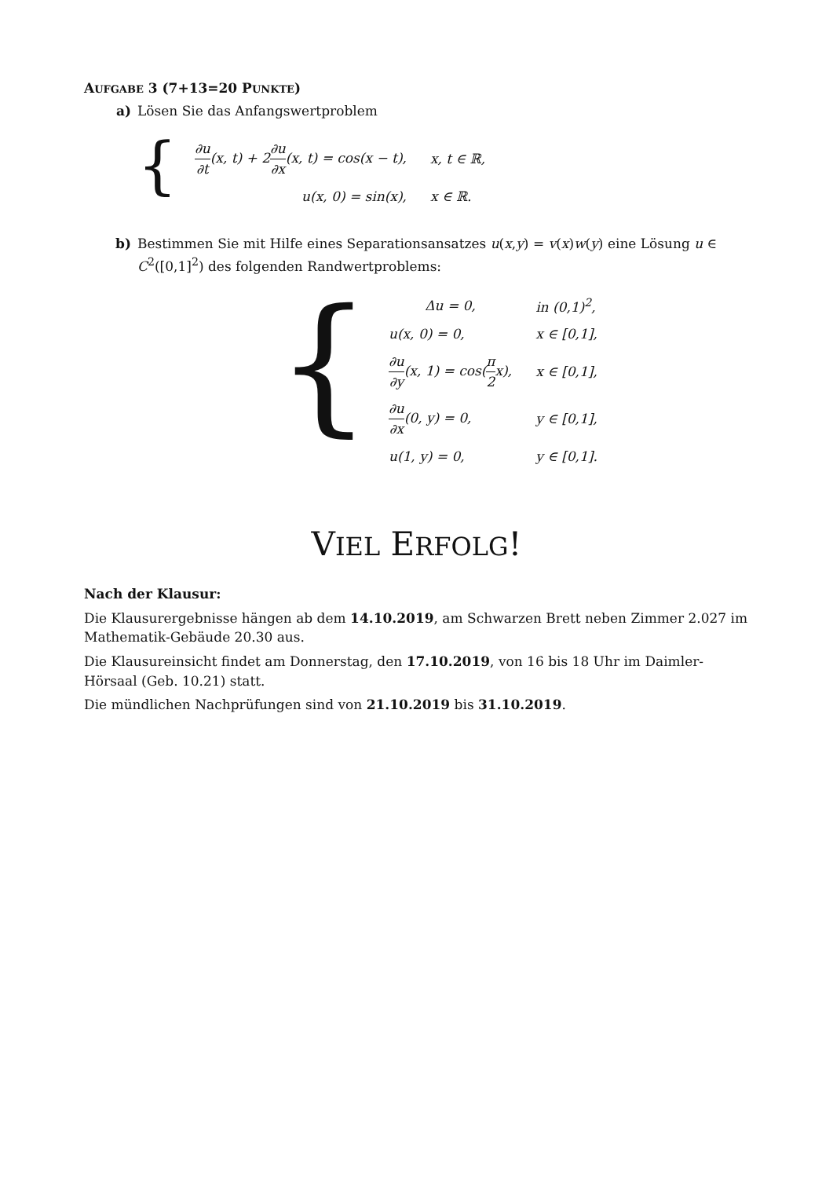AUFGABE 3 (7+13=20 PUNKTE)
a)
Lösen Sie das Anfangswertproblem
{
| ∂u ∂t (x, t) + 2 ∂u ∂x (x, t) = cos(x − t), | x, t ∈ ℝ, |
| u(x, 0) = sin(x), | x ∈ ℝ. |
b)
Bestimmen Sie mit Hilfe eines Separationsansatzes u(x,y) = v(x)w(y) eine Lösung u ∈ C<sup>2</sup>([0,1]<sup>2</sup>) des folgenden Randwertproblems:
{
| Δu = 0, | in (0,1)<sup>2</sup>, |
| u(x, 0) = 0, | x ∈ [0,1], |
| ∂u ∂y (x, 1) = cos( π 2 x), | x ∈ [0,1], |
| ∂u ∂x (0, y) = 0, | y ∈ [0,1], |
| u(1, y) = 0, | y ∈ [0,1]. |
VIEL ERFOLG!
Nach der Klausur:
Die Klausurergebnisse hängen ab dem 14.10.2019, am Schwarzen Brett neben Zimmer 2.027 im Mathematik-Gebäude 20.30 aus.
Die Klausureinsicht findet am Donnerstag, den 17.10.2019, von 16 bis 18 Uhr im Daimler-Hörsaal (Geb. 10.21) statt.
Die mündlichen Nachprüfungen sind von 21.10.2019 bis 31.10.2019.